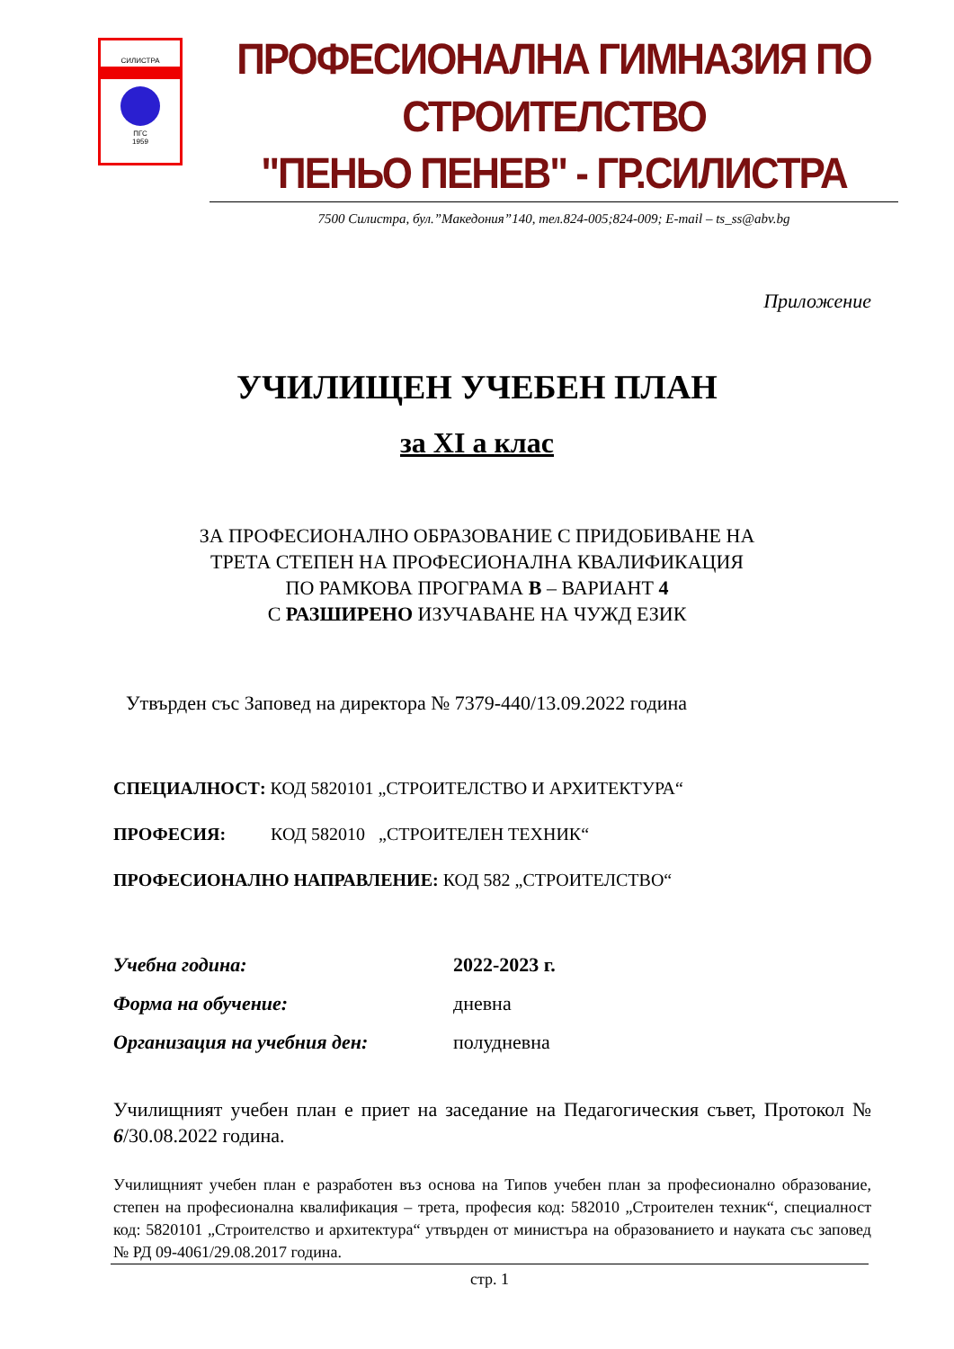СИЛИСТРА
ПГС
1959
ПРОФЕСИОНАЛНА ГИМНАЗИЯ ПО СТРОИТЕЛСТВО
"ПЕНЬО ПЕНЕВ" - ГР.СИЛИСТРА
7500 Силистра, бул.”Македония”140, тел.824-005;824-009; E-mail – ts_ss@abv.bg
Приложение
УЧИЛИЩЕН УЧЕБЕН ПЛАН
за XI а клас
ЗА ПРОФЕСИОНАЛНО ОБРАЗОВАНИЕ С ПРИДОБИВАНЕ НА
ТРЕТА СТЕПЕН НА ПРОФЕСИОНАЛНА КВАЛИФИКАЦИЯ
ПО РАМКОВА ПРОГРАМА В – ВАРИАНТ 4
С РАЗШИРЕНО ИЗУЧАВАНЕ НА ЧУЖД ЕЗИК
Утвърден със Заповед на директора № 7379-440/13.09.2022 година
СПЕЦИАЛНОСТ: КОД 5820101 „СТРОИТЕЛСТВО И АРХИТЕКТУРА“
ПРОФЕСИЯ: КОД 582010 „СТРОИТЕЛЕН ТЕХНИК“
ПРОФЕСИОНАЛНО НАПРАВЛЕНИЕ: КОД 582 „СТРОИТЕЛСТВО“
Учебна година: 2022-2023 г.
Форма на обучение: дневна
Организация на учебния ден: полудневна
Училищният учебен план е приет на заседание на Педагогическия съвет, Протокол № 6/30.08.2022 година.
Училищният учебен план е разработен въз основа на Типов учебен план за професионално образование, степен на професионална квалификация – трета, професия код: 582010 „Строителен техник“, специалност код: 5820101 „Строителство и архитектура“ утвърден от министъра на образованието и науката със заповед № РД 09-4061/29.08.2017 година.
стр. 1